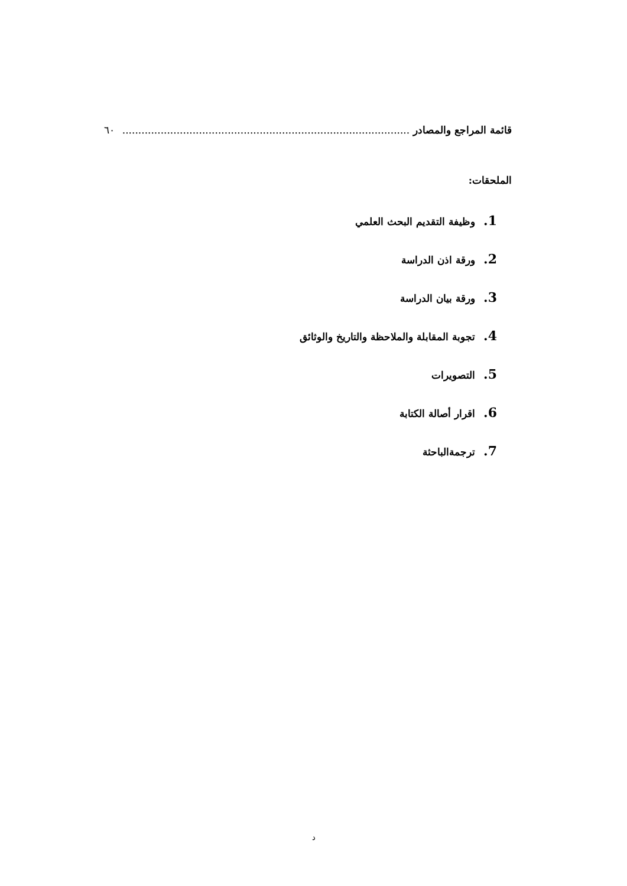قائمة المراجع والمصادر.......................................................................................... ٦٠
الملحقات:
1. وظيفة التقديم البحث العلمي
2. ورقة اذن الدراسة
3. ورقة بيان الدراسة
4. تجوبة المقابلة والملاحظة والتاريخ والوثائق
5. التصويرات
6. اقرار أصالة الكتابة
7. ترجمةالباحثة
د